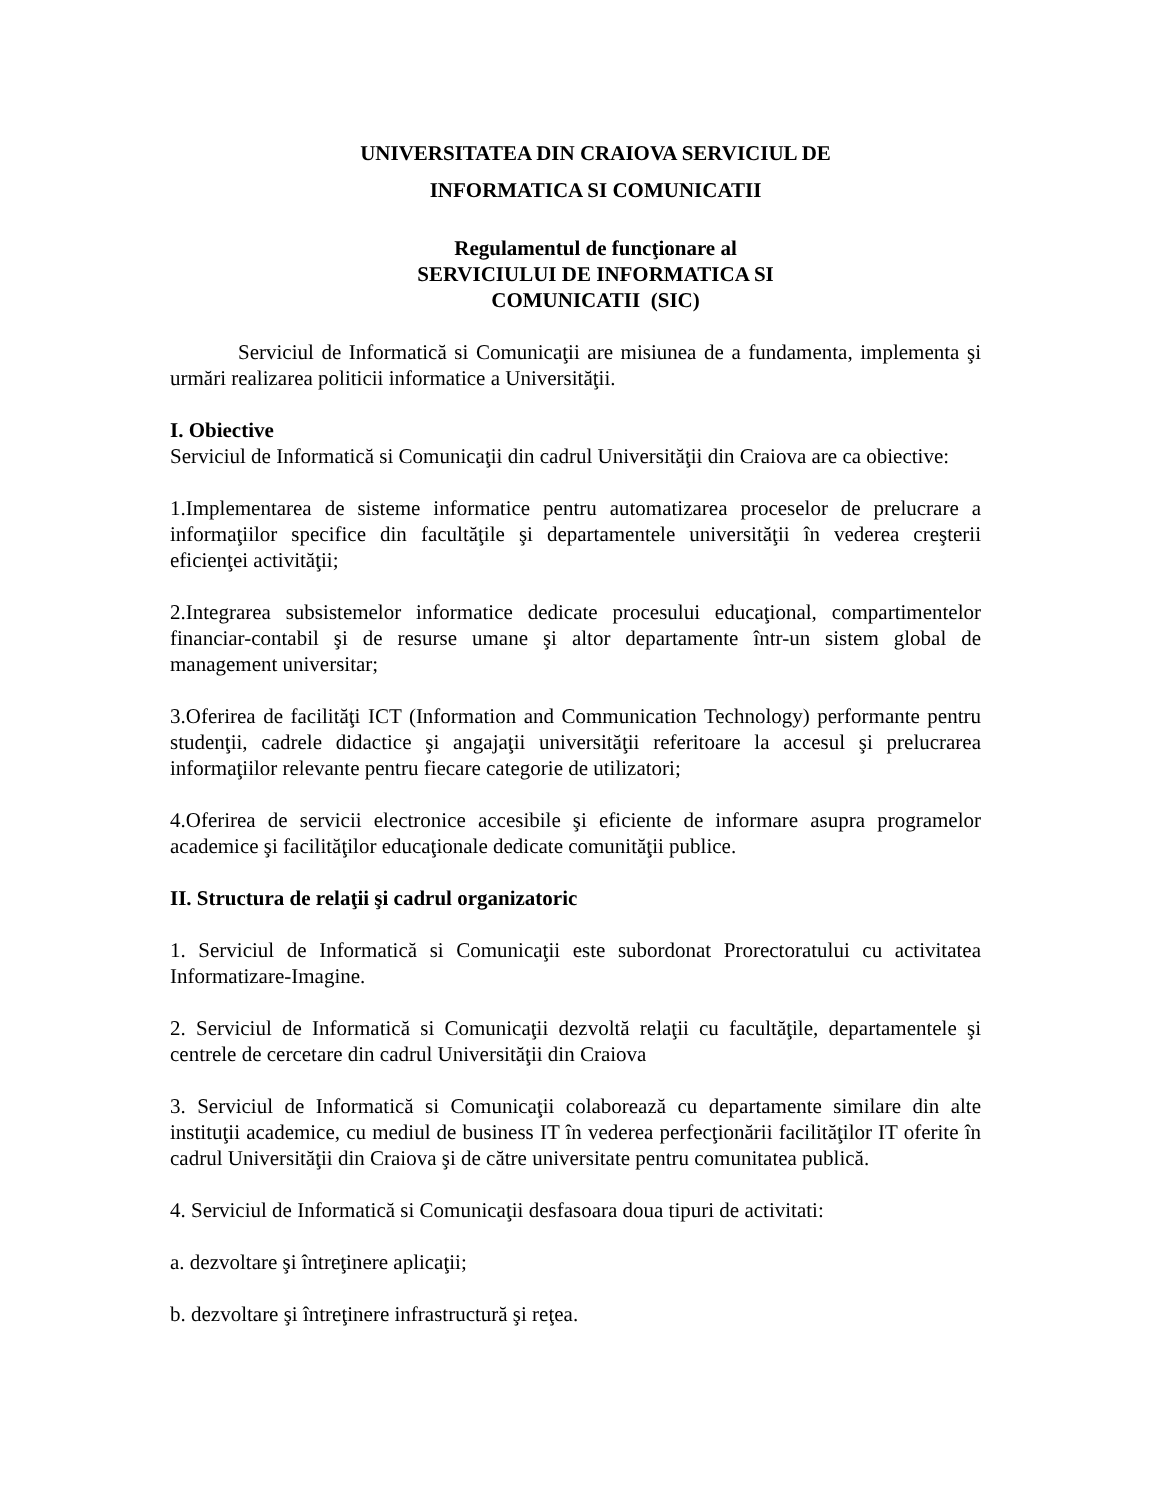UNIVERSITATEA DIN CRAIOVA SERVICIUL DE
INFORMATICA SI COMUNICATII
Regulamentul de funcţionare al
SERVICIULUI DE INFORMATICA SI
COMUNICATII (SIC)
Serviciul de Informatică si Comunicaţii are misiunea de a fundamenta, implementa şi urmări realizarea politicii informatice a Universităţii.
I. Obiective
Serviciul de Informatică si Comunicaţii din cadrul Universităţii din Craiova are ca obiective:
1.Implementarea de sisteme informatice pentru automatizarea proceselor de prelucrare a informaţiilor specifice din facultăţile şi departamentele universităţii în vederea creşterii eficienţei activităţii;
2.Integrarea subsistemelor informatice dedicate procesului educaţional, compartimentelor financiar-contabil şi de resurse umane şi altor departamente într-un sistem global de management universitar;
3.Oferirea de facilităţi ICT (Information and Communication Technology) performante pentru studenţii, cadrele didactice şi angajaţii universităţii referitoare la accesul şi prelucrarea informaţiilor relevante pentru fiecare categorie de utilizatori;
4.Oferirea de servicii electronice accesibile şi eficiente de informare asupra programelor academice şi facilităţilor educaţionale dedicate comunităţii publice.
II. Structura de relaţii şi cadrul organizatoric
1. Serviciul de Informatică si Comunicaţii este subordonat Prorectoratului cu activitatea Informatizare-Imagine.
2. Serviciul de Informatică si Comunicaţii dezvoltă relaţii cu facultăţile, departamentele şi centrele de cercetare din cadrul Universităţii din Craiova
3. Serviciul de Informatică si Comunicaţii colaborează cu departamente similare din alte instituţii academice, cu mediul de business IT în vederea perfecţionării facilităţilor IT oferite în cadrul Universităţii din Craiova şi de către universitate pentru comunitatea publică.
4. Serviciul de Informatică si Comunicaţii desfasoara doua tipuri de activitati:
a. dezvoltare şi întreţinere aplicaţii;
b. dezvoltare şi întreţinere infrastructură şi reţea.